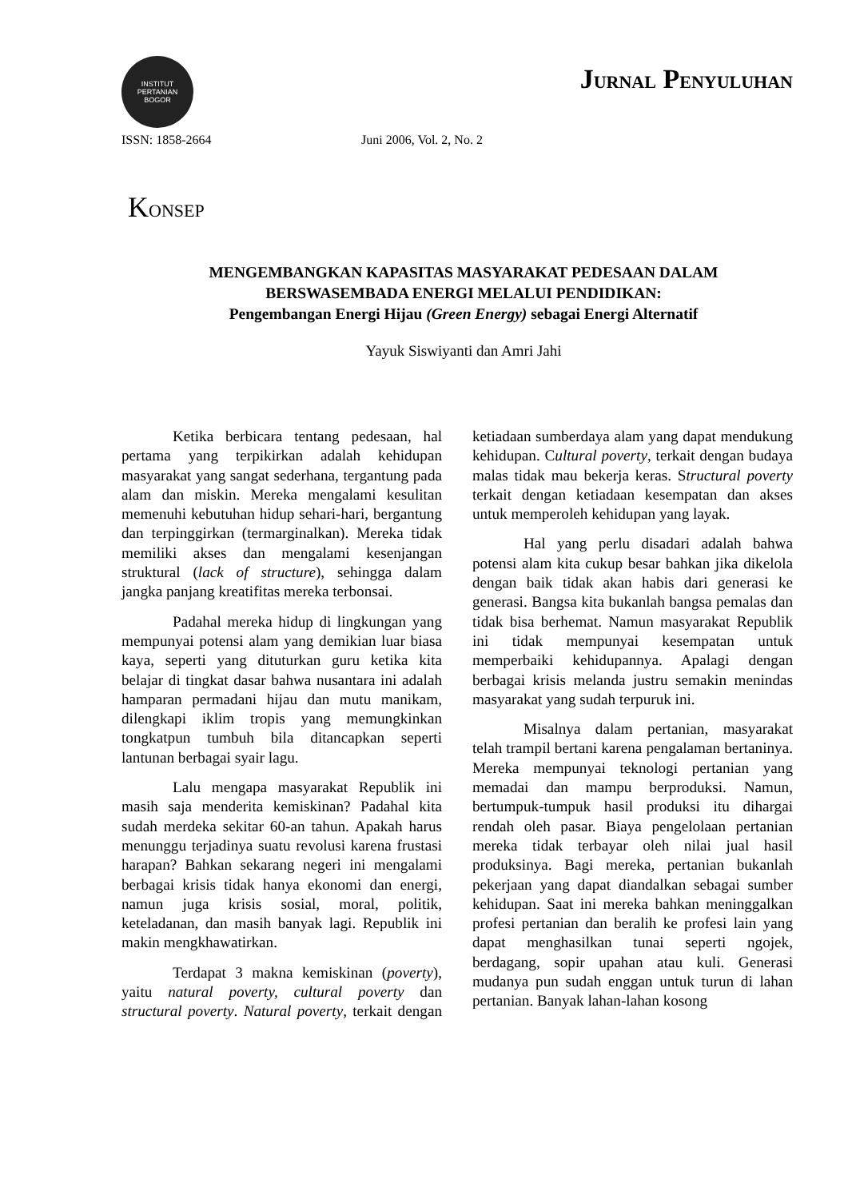INSTITUT PERTANIAN
BOGOR
JURNAL PENYULUHAN
ISSN: 1858-2664 Juni 2006, Vol. 2, No. 2
KONSEP
MENGEMBANGKAN KAPASITAS MASYARAKAT PEDESAAN DALAM BERSWASEMBADA ENERGI MELALUI PENDIDIKAN:
Pengembangan Energi Hijau (Green Energy) sebagai Energi Alternatif
Yayuk Siswiyanti dan Amri Jahi
Ketika berbicara tentang pedesaan, hal pertama yang terpikirkan adalah kehidupan masyarakat yang sangat sederhana, tergantung pada alam dan miskin. Mereka mengalami kesulitan memenuhi kebutuhan hidup sehari-hari, bergantung dan terpinggirkan (termarginalkan). Mereka tidak memiliki akses dan mengalami kesenjangan struktural (lack of structure), sehingga dalam jangka panjang kreatifitas mereka terbonsai.
Padahal mereka hidup di lingkungan yang mempunyai potensi alam yang demikian luar biasa kaya, seperti yang dituturkan guru ketika kita belajar di tingkat dasar bahwa nusantara ini adalah hamparan permadani hijau dan mutu manikam, dilengkapi iklim tropis yang memungkinkan tongkatpun tumbuh bila ditancapkan seperti lantunan berbagai syair lagu.
Lalu mengapa masyarakat Republik ini masih saja menderita kemiskinan? Padahal kita sudah merdeka sekitar 60-an tahun. Apakah harus menunggu terjadinya suatu revolusi karena frustasi harapan? Bahkan sekarang negeri ini mengalami berbagai krisis tidak hanya ekonomi dan energi, namun juga krisis sosial, moral, politik, keteladanan, dan masih banyak lagi. Republik ini makin mengkhawatirkan.
Terdapat 3 makna kemiskinan (poverty), yaitu natural poverty, cultural poverty dan structural poverty. Natural poverty, terkait dengan ketiadaan sumberdaya alam yang dapat mendukung kehidupan. Cultural poverty, terkait dengan budaya malas tidak mau bekerja keras. Structural poverty terkait dengan ketiadaan kesempatan dan akses untuk memperoleh kehidupan yang layak.
Hal yang perlu disadari adalah bahwa potensi alam kita cukup besar bahkan jika dikelola dengan baik tidak akan habis dari generasi ke generasi. Bangsa kita bukanlah bangsa pemalas dan tidak bisa berhemat. Namun masyarakat Republik ini tidak mempunyai kesempatan untuk memperbaiki kehidupannya. Apalagi dengan berbagai krisis melanda justru semakin menindas masyarakat yang sudah terpuruk ini.
Misalnya dalam pertanian, masyarakat telah trampil bertani karena pengalaman bertaninya. Mereka mempunyai teknologi pertanian yang memadai dan mampu berproduksi. Namun, bertumpuk-tumpuk hasil produksi itu dihargai rendah oleh pasar. Biaya pengelolaan pertanian mereka tidak terbayar oleh nilai jual hasil produksinya. Bagi mereka, pertanian bukanlah pekerjaan yang dapat diandalkan sebagai sumber kehidupan. Saat ini mereka bahkan meninggalkan profesi pertanian dan beralih ke profesi lain yang dapat menghasilkan tunai seperti ngojek, berdagang, sopir upahan atau kuli. Generasi mudanya pun sudah enggan untuk turun di lahan pertanian. Banyak lahan-lahan kosong